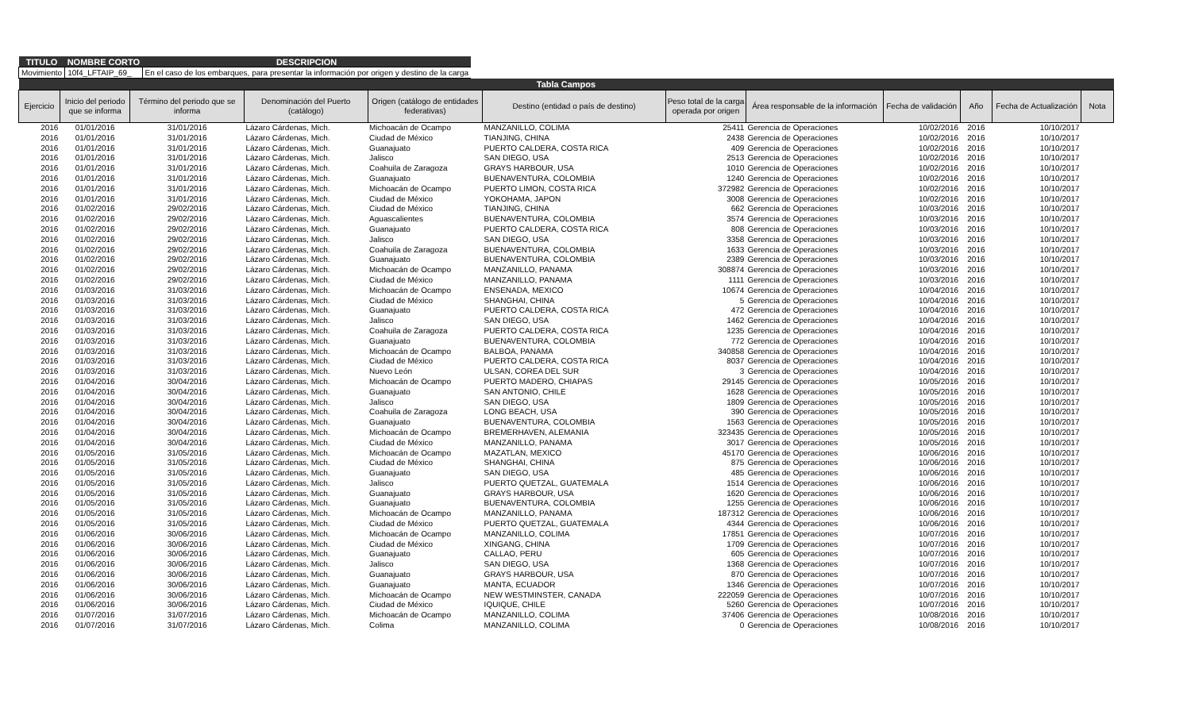| TITULO | NOMBRE CORTO | DESCRIPCION |
| --- | --- | --- |
| Movimiento | 10f4_LFTAIP_69_ | En el caso de los embarques, para presentar la información por origen y destino de la carga |
| Tabla Campos | | | | | | | | | | | |
| Ejercicio | Inicio del periodo que se informa | Término del periodo que se informa | Denominación del Puerto (catálogo) | Origen (catálogo de entidades federativas) | Destino (entidad o país de destino) | Peso total de la carga operada por origen | Área responsable de la información | Fecha de validación | Año | Fecha de Actualización | Nota |
| 2016 | 01/01/2016 | 31/01/2016 | Lázaro Cárdenas, Mich. | Michoacán de Ocampo | MANZANILLO, COLIMA | 25411 | Gerencia de Operaciones | 10/02/2016 | 2016 | 10/10/2017 | |
| 2016 | 01/01/2016 | 31/01/2016 | Lázaro Cárdenas, Mich. | Ciudad de México | TIANJING, CHINA | 2438 | Gerencia de Operaciones | 10/02/2016 | 2016 | 10/10/2017 | |
| 2016 | 01/01/2016 | 31/01/2016 | Lázaro Cárdenas, Mich. | Guanajuato | PUERTO CALDERA, COSTA RICA | 409 | Gerencia de Operaciones | 10/02/2016 | 2016 | 10/10/2017 | |
| 2016 | 01/01/2016 | 31/01/2016 | Lázaro Cárdenas, Mich. | Jalisco | SAN DIEGO, USA | 2513 | Gerencia de Operaciones | 10/02/2016 | 2016 | 10/10/2017 | |
| 2016 | 01/01/2016 | 31/01/2016 | Lázaro Cárdenas, Mich. | Coahuila de Zaragoza | GRAYS HARBOUR, USA | 1010 | Gerencia de Operaciones | 10/02/2016 | 2016 | 10/10/2017 | |
| 2016 | 01/01/2016 | 31/01/2016 | Lázaro Cárdenas, Mich. | Guanajuato | BUENAVENTURA, COLOMBIA | 1240 | Gerencia de Operaciones | 10/02/2016 | 2016 | 10/10/2017 | |
| 2016 | 01/01/2016 | 31/01/2016 | Lázaro Cárdenas, Mich. | Michoacán de Ocampo | PUERTO LIMON, COSTA RICA | 372982 | Gerencia de Operaciones | 10/02/2016 | 2016 | 10/10/2017 | |
| 2016 | 01/01/2016 | 31/01/2016 | Lázaro Cárdenas, Mich. | Ciudad de México | YOKOHAMA, JAPON | 3008 | Gerencia de Operaciones | 10/02/2016 | 2016 | 10/10/2017 | |
| 2016 | 01/02/2016 | 29/02/2016 | Lázaro Cárdenas, Mich. | Ciudad de México | TIANJING, CHINA | 662 | Gerencia de Operaciones | 10/03/2016 | 2016 | 10/10/2017 | |
| 2016 | 01/02/2016 | 29/02/2016 | Lázaro Cárdenas, Mich. | Aguascalientes | BUENAVENTURA, COLOMBIA | 3574 | Gerencia de Operaciones | 10/03/2016 | 2016 | 10/10/2017 | |
| 2016 | 01/02/2016 | 29/02/2016 | Lázaro Cárdenas, Mich. | Guanajuato | PUERTO CALDERA, COSTA RICA | 808 | Gerencia de Operaciones | 10/03/2016 | 2016 | 10/10/2017 | |
| 2016 | 01/02/2016 | 29/02/2016 | Lázaro Cárdenas, Mich. | Jalisco | SAN DIEGO, USA | 3358 | Gerencia de Operaciones | 10/03/2016 | 2016 | 10/10/2017 | |
| 2016 | 01/02/2016 | 29/02/2016 | Lázaro Cárdenas, Mich. | Coahuila de Zaragoza | BUENAVENTURA, COLOMBIA | 1633 | Gerencia de Operaciones | 10/03/2016 | 2016 | 10/10/2017 | |
| 2016 | 01/02/2016 | 29/02/2016 | Lázaro Cárdenas, Mich. | Guanajuato | BUENAVENTURA, COLOMBIA | 2389 | Gerencia de Operaciones | 10/03/2016 | 2016 | 10/10/2017 | |
| 2016 | 01/02/2016 | 29/02/2016 | Lázaro Cárdenas, Mich. | Michoacán de Ocampo | MANZANILLO, PANAMA | 308874 | Gerencia de Operaciones | 10/03/2016 | 2016 | 10/10/2017 | |
| 2016 | 01/02/2016 | 29/02/2016 | Lázaro Cárdenas, Mich. | Ciudad de México | MANZANILLO, PANAMA | 1111 | Gerencia de Operaciones | 10/03/2016 | 2016 | 10/10/2017 | |
| 2016 | 01/03/2016 | 31/03/2016 | Lázaro Cárdenas, Mich. | Michoacán de Ocampo | ENSENADA, MEXICO | 10674 | Gerencia de Operaciones | 10/04/2016 | 2016 | 10/10/2017 | |
| 2016 | 01/03/2016 | 31/03/2016 | Lázaro Cárdenas, Mich. | Ciudad de México | SHANGHAI, CHINA | 5 | Gerencia de Operaciones | 10/04/2016 | 2016 | 10/10/2017 | |
| 2016 | 01/03/2016 | 31/03/2016 | Lázaro Cárdenas, Mich. | Guanajuato | PUERTO CALDERA, COSTA RICA | 472 | Gerencia de Operaciones | 10/04/2016 | 2016 | 10/10/2017 | |
| 2016 | 01/03/2016 | 31/03/2016 | Lázaro Cárdenas, Mich. | Jalisco | SAN DIEGO, USA | 1462 | Gerencia de Operaciones | 10/04/2016 | 2016 | 10/10/2017 | |
| 2016 | 01/03/2016 | 31/03/2016 | Lázaro Cárdenas, Mich. | Coahuila de Zaragoza | PUERTO CALDERA, COSTA RICA | 1235 | Gerencia de Operaciones | 10/04/2016 | 2016 | 10/10/2017 | |
| 2016 | 01/03/2016 | 31/03/2016 | Lázaro Cárdenas, Mich. | Guanajuato | BUENAVENTURA, COLOMBIA | 772 | Gerencia de Operaciones | 10/04/2016 | 2016 | 10/10/2017 | |
| 2016 | 01/03/2016 | 31/03/2016 | Lázaro Cárdenas, Mich. | Michoacán de Ocampo | BALBOA, PANAMA | 340858 | Gerencia de Operaciones | 10/04/2016 | 2016 | 10/10/2017 | |
| 2016 | 01/03/2016 | 31/03/2016 | Lázaro Cárdenas, Mich. | Ciudad de México | PUERTO CALDERA, COSTA RICA | 8037 | Gerencia de Operaciones | 10/04/2016 | 2016 | 10/10/2017 | |
| 2016 | 01/03/2016 | 31/03/2016 | Lázaro Cárdenas, Mich. | Nuevo León | ULSAN, COREA DEL SUR | 3 | Gerencia de Operaciones | 10/04/2016 | 2016 | 10/10/2017 | |
| 2016 | 01/04/2016 | 30/04/2016 | Lázaro Cárdenas, Mich. | Michoacán de Ocampo | PUERTO MADERO, CHIAPAS | 29145 | Gerencia de Operaciones | 10/05/2016 | 2016 | 10/10/2017 | |
| 2016 | 01/04/2016 | 30/04/2016 | Lázaro Cárdenas, Mich. | Guanajuato | SAN ANTONIO, CHILE | 1628 | Gerencia de Operaciones | 10/05/2016 | 2016 | 10/10/2017 | |
| 2016 | 01/04/2016 | 30/04/2016 | Lázaro Cárdenas, Mich. | Jalisco | SAN DIEGO, USA | 1809 | Gerencia de Operaciones | 10/05/2016 | 2016 | 10/10/2017 | |
| 2016 | 01/04/2016 | 30/04/2016 | Lázaro Cárdenas, Mich. | Coahuila de Zaragoza | LONG BEACH, USA | 390 | Gerencia de Operaciones | 10/05/2016 | 2016 | 10/10/2017 | |
| 2016 | 01/04/2016 | 30/04/2016 | Lázaro Cárdenas, Mich. | Guanajuato | BUENAVENTURA, COLOMBIA | 1563 | Gerencia de Operaciones | 10/05/2016 | 2016 | 10/10/2017 | |
| 2016 | 01/04/2016 | 30/04/2016 | Lázaro Cárdenas, Mich. | Michoacán de Ocampo | BREMERHAVEN, ALEMANIA | 323435 | Gerencia de Operaciones | 10/05/2016 | 2016 | 10/10/2017 | |
| 2016 | 01/04/2016 | 30/04/2016 | Lázaro Cárdenas, Mich. | Ciudad de México | MANZANILLO, PANAMA | 3017 | Gerencia de Operaciones | 10/05/2016 | 2016 | 10/10/2017 | |
| 2016 | 01/05/2016 | 31/05/2016 | Lázaro Cárdenas, Mich. | Michoacán de Ocampo | MAZATLAN, MEXICO | 45170 | Gerencia de Operaciones | 10/06/2016 | 2016 | 10/10/2017 | |
| 2016 | 01/05/2016 | 31/05/2016 | Lázaro Cárdenas, Mich. | Ciudad de México | SHANGHAI, CHINA | 875 | Gerencia de Operaciones | 10/06/2016 | 2016 | 10/10/2017 | |
| 2016 | 01/05/2016 | 31/05/2016 | Lázaro Cárdenas, Mich. | Guanajuato | SAN DIEGO, USA | 485 | Gerencia de Operaciones | 10/06/2016 | 2016 | 10/10/2017 | |
| 2016 | 01/05/2016 | 31/05/2016 | Lázaro Cárdenas, Mich. | Jalisco | PUERTO QUETZAL, GUATEMALA | 1514 | Gerencia de Operaciones | 10/06/2016 | 2016 | 10/10/2017 | |
| 2016 | 01/05/2016 | 31/05/2016 | Lázaro Cárdenas, Mich. | Guanajuato | GRAYS HARBOUR, USA | 1620 | Gerencia de Operaciones | 10/06/2016 | 2016 | 10/10/2017 | |
| 2016 | 01/05/2016 | 31/05/2016 | Lázaro Cárdenas, Mich. | Guanajuato | BUENAVENTURA, COLOMBIA | 1255 | Gerencia de Operaciones | 10/06/2016 | 2016 | 10/10/2017 | |
| 2016 | 01/05/2016 | 31/05/2016 | Lázaro Cárdenas, Mich. | Michoacán de Ocampo | MANZANILLO, PANAMA | 187312 | Gerencia de Operaciones | 10/06/2016 | 2016 | 10/10/2017 | |
| 2016 | 01/05/2016 | 31/05/2016 | Lázaro Cárdenas, Mich. | Ciudad de México | PUERTO QUETZAL, GUATEMALA | 4344 | Gerencia de Operaciones | 10/06/2016 | 2016 | 10/10/2017 | |
| 2016 | 01/06/2016 | 30/06/2016 | Lázaro Cárdenas, Mich. | Michoacán de Ocampo | MANZANILLO, COLIMA | 17851 | Gerencia de Operaciones | 10/07/2016 | 2016 | 10/10/2017 | |
| 2016 | 01/06/2016 | 30/06/2016 | Lázaro Cárdenas, Mich. | Ciudad de México | XINGANG, CHINA | 1709 | Gerencia de Operaciones | 10/07/2016 | 2016 | 10/10/2017 | |
| 2016 | 01/06/2016 | 30/06/2016 | Lázaro Cárdenas, Mich. | Guanajuato | CALLAO, PERU | 605 | Gerencia de Operaciones | 10/07/2016 | 2016 | 10/10/2017 | |
| 2016 | 01/06/2016 | 30/06/2016 | Lázaro Cárdenas, Mich. | Jalisco | SAN DIEGO, USA | 1368 | Gerencia de Operaciones | 10/07/2016 | 2016 | 10/10/2017 | |
| 2016 | 01/06/2016 | 30/06/2016 | Lázaro Cárdenas, Mich. | Guanajuato | GRAYS HARBOUR, USA | 870 | Gerencia de Operaciones | 10/07/2016 | 2016 | 10/10/2017 | |
| 2016 | 01/06/2016 | 30/06/2016 | Lázaro Cárdenas, Mich. | Guanajuato | MANTA, ECUADOR | 1346 | Gerencia de Operaciones | 10/07/2016 | 2016 | 10/10/2017 | |
| 2016 | 01/06/2016 | 30/06/2016 | Lázaro Cárdenas, Mich. | Michoacán de Ocampo | NEW WESTMINSTER, CANADA | 222059 | Gerencia de Operaciones | 10/07/2016 | 2016 | 10/10/2017 | |
| 2016 | 01/06/2016 | 30/06/2016 | Lázaro Cárdenas, Mich. | Ciudad de México | IQUIQUE, CHILE | 5260 | Gerencia de Operaciones | 10/07/2016 | 2016 | 10/10/2017 | |
| 2016 | 01/07/2016 | 31/07/2016 | Lázaro Cárdenas, Mich. | Michoacán de Ocampo | MANZANILLO, COLIMA | 37406 | Gerencia de Operaciones | 10/08/2016 | 2016 | 10/10/2017 | |
| 2016 | 01/07/2016 | 31/07/2016 | Lázaro Cárdenas, Mich. | Colima | MANZANILLO, COLIMA | 0 | Gerencia de Operaciones | 10/08/2016 | 2016 | 10/10/2017 | |